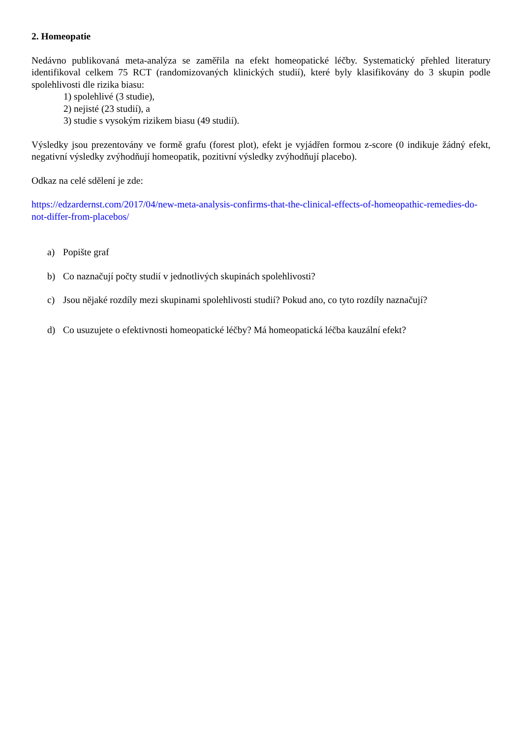2. Homeopatie
Nedávno publikovaná meta-analýza se zaměřila na efekt homeopatické léčby. Systematický přehled literatury identifikoval celkem 75 RCT (randomizovaných klinických studií), které byly klasifikovány do 3 skupin podle spolehlivosti dle rizika biasu:
1) spolehlivé (3 studie),
2) nejisté (23 studií), a
3) studie s vysokým rizikem biasu (49 studií).
Výsledky jsou prezentovány ve formě grafu (forest plot), efekt je vyjádřen formou z-score (0 indikuje žádný efekt, negativní výsledky zvýhodňují homeopatik, pozitivní výsledky zvýhodňují placebo).
Odkaz na celé sdělení je zde:
https://edzardernst.com/2017/04/new-meta-analysis-confirms-that-the-clinical-effects-of-homeopathic-remedies-do-not-differ-from-placebos/
a) Popište graf
b) Co naznačují počty studií v jednotlivých skupinách spolehlivosti?
c) Jsou nějaké rozdíly mezi skupinami spolehlivosti studií? Pokud ano, co tyto rozdíly naznačují?
d) Co usuzujete o efektivnosti homeopatické léčby? Má homeopatická léčba kauzální efekt?